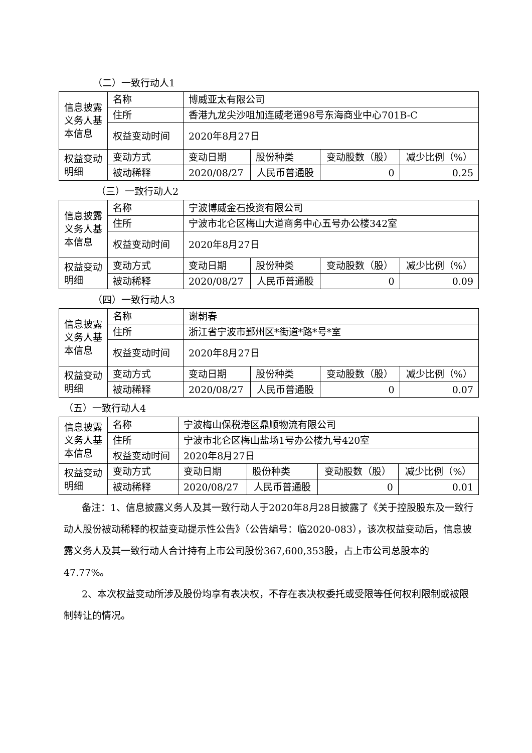（二）一致行动人1
| 信息披露义务人基本信息 | 名称 | 博威亚太有限公司 | | | |
| | 住所 | 香港九龙尖沙咀加连威老道98号东海商业中心701B-C | | | |
| | 权益变动时间 | 2020年8月27日 | | | |
| 权益变动明细 | 变动方式 | 变动日期 | 股份种类 | 变动股数（股） | 减少比例（%） |
| | 被动稀释 | 2020/08/27 | 人民币普通股 | 0 | 0.25 |
（三）一致行动人2
| 信息披露义务人基本信息 | 名称 | 宁波博威金石投资有限公司 | | | |
| | 住所 | 宁波市北仑区梅山大道商务中心五号办公楼342室 | | | |
| | 权益变动时间 | 2020年8月27日 | | | |
| 权益变动明细 | 变动方式 | 变动日期 | 股份种类 | 变动股数（股） | 减少比例（%） |
| | 被动稀释 | 2020/08/27 | 人民币普通股 | 0 | 0.09 |
（四）一致行动人3
| 信息披露义务人基本信息 | 名称 | 谢朝春 | | | |
| | 住所 | 浙江省宁波市鄞州区*街道*路*号*室 | | | |
| | 权益变动时间 | 2020年8月27日 | | | |
| 权益变动明细 | 变动方式 | 变动日期 | 股份种类 | 变动股数（股） | 减少比例（%） |
| | 被动稀释 | 2020/08/27 | 人民币普通股 | 0 | 0.07 |
（五）一致行动人4
| 信息披露义务人基本信息 | 名称 | 宁波梅山保税港区鼎顺物流有限公司 | | | |
| | 住所 | 宁波市北仑区梅山盐场1号办公楼九号420室 | | | |
| | 权益变动时间 | 2020年8月27日 | | | |
| 权益变动明细 | 变动方式 | 变动日期 | 股份种类 | 变动股数（股） | 减少比例（%） |
| | 被动稀释 | 2020/08/27 | 人民币普通股 | 0 | 0.01 |
备注：1、信息披露义务人及其一致行动人于2020年8月28日披露了《关于控股股东及一致行动人股份被动稀释的权益变动提示性公告》（公告编号：临2020-083），该次权益变动后，信息披露义务人及其一致行动人合计持有上市公司股份367,600,353股，占上市公司总股本的47.77%。
2、本次权益变动所涉及股份均享有表决权，不存在表决权委托或受限等任何权利限制或被限制转让的情况。